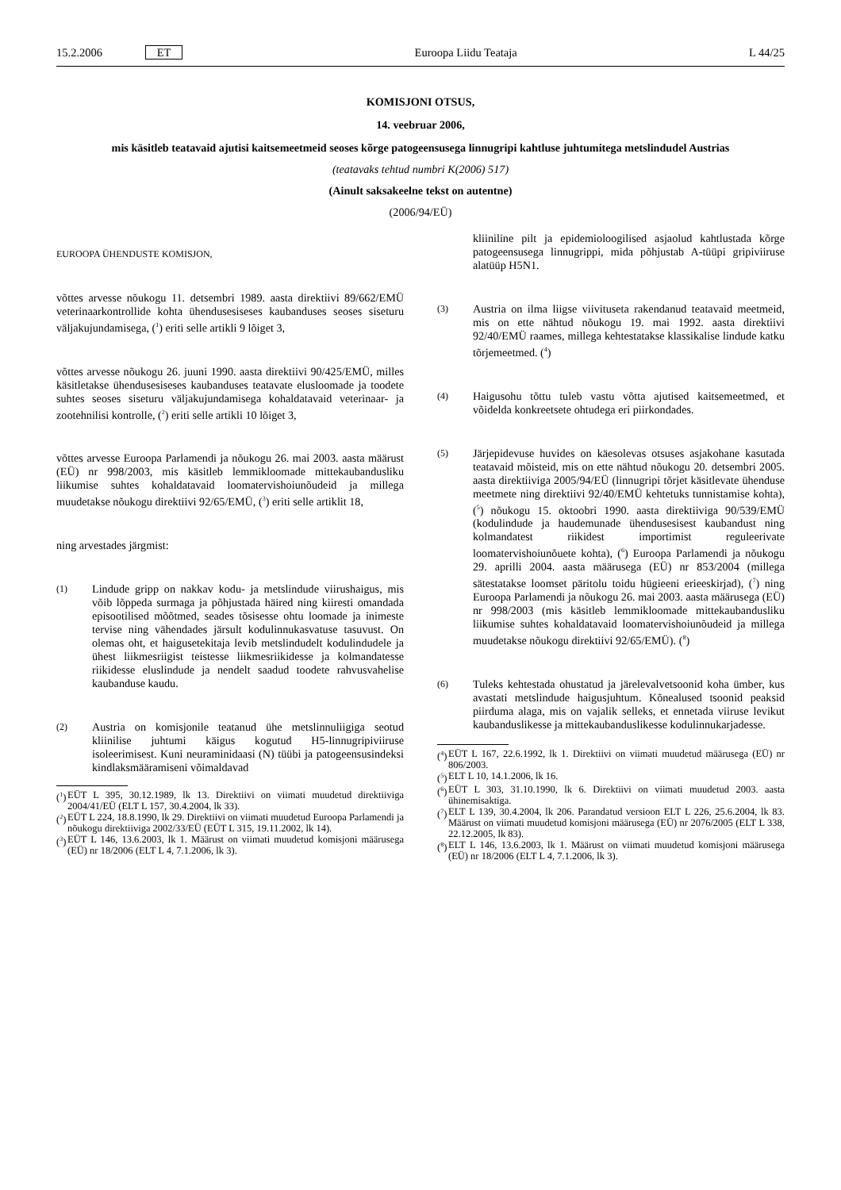15.2.2006 ET Euroopa Liidu Teataja L 44/25
KOMISJONI OTSUS,
14. veebruar 2006,
mis käsitleb teatavaid ajutisi kaitsemeetmeid seoses kõrge patogeensusega linnugripi kahtluse juhtumitega metslindudel Austrias
(teatavaks tehtud numbri K(2006) 517)
(Ainult saksakeelne tekst on autentne)
(2006/94/EÜ)
EUROOPA ÜHENDUSTE KOMISJON,
võttes arvesse nõukogu 11. detsembri 1989. aasta direktiivi 89/662/EMÜ veterinaarkontrollide kohta ühendusesiseses kaubanduses seoses siseturu väljakujundamisega, (<sup>1</sup>) eriti selle artikli 9 lõiget 3,
võttes arvesse nõukogu 26. juuni 1990. aasta direktiivi 90/425/EMÜ, milles käsitletakse ühendusesiseses kaubanduses teatavate elusloomade ja toodete suhtes seoses siseturu väljakujundamisega kohaldatavaid veterinaar- ja zootehnilisi kontrolle, (<sup>2</sup>) eriti selle artikli 10 lõiget 3,
võttes arvesse Euroopa Parlamendi ja nõukogu 26. mai 2003. aasta määrust (EÜ) nr 998/2003, mis käsitleb lemmikloomade mittekaubandusliku liikumise suhtes kohaldatavaid loomatervishoiunõudeid ja millega muudetakse nõukogu direktiivi 92/65/EMÜ, (<sup>3</sup>) eriti selle artiklit 18,
ning arvestades järgmist:
(1)
Lindude gripp on nakkav kodu- ja metslindude viirushaigus, mis võib lõppeda surmaga ja põhjustada häired ning kiiresti omandada episootilised mõõtmed, seades tõsisesse ohtu loomade ja inimeste tervise ning vähendades järsult kodulinnukasvatuse tasuvust. On olemas oht, et haigusetekitaja levib metslindudelt kodulindudele ja ühest liikmesriigist teistesse liikmesriikidesse ja kolmandatesse riikidesse eluslindude ja nendelt saadud toodete rahvusvahelise kaubanduse kaudu.
(2)
Austria on komisjonile teatanud ühe metslinnuliigiga seotud kliinilise juhtumi käigus kogutud H5-linnugripiviiruse isoleerimisest. Kuni neuraminidaasi (N) tüübi ja patogeensusindeksi kindlaksmääramiseni võimaldavad
(<sup>1</sup>) EÜT L 395, 30.12.1989, lk 13. Direktiivi on viimati muudetud direktiiviga 2004/41/EÜ (ELT L 157, 30.4.2004, lk 33).
(<sup>2</sup>) EÜT L 224, 18.8.1990, lk 29. Direktiivi on viimati muudetud Euroopa Parlamendi ja nõukogu direktiiviga 2002/33/EÜ (EÜT L 315, 19.11.2002, lk 14).
(<sup>3</sup>) EÜT L 146, 13.6.2003, lk 1. Määrust on viimati muudetud komisjoni määrusega (EÜ) nr 18/2006 (ELT L 4, 7.1.2006, lk 3).
kliiniline pilt ja epidemioloogilised asjaolud kahtlustada kõrge patogeensusega linnugrippi, mida põhjustab A-tüüpi gripiviiruse alatüüp H5N1.
(3)
Austria on ilma liigse viivituseta rakendanud teatavaid meetmeid, mis on ette nähtud nõukogu 19. mai 1992. aasta direktiivi 92/40/EMÜ raames, millega kehtestatakse klassikalise lindude katku tõrjemeetmed. (<sup>4</sup>)
(4)
Haigusohu tõttu tuleb vastu võtta ajutised kaitsemeetmed, et võidelda konkreetsete ohtudega eri piirkondades.
(5)
Järjepidevuse huvides on käesolevas otsuses asjakohane kasutada teatavaid mõisteid, mis on ette nähtud nõukogu 20. detsembri 2005. aasta direktiiviga 2005/94/EÜ (linnugripi tõrjet käsitlevate ühenduse meetmete ning direktiivi 92/40/EMÜ kehtetuks tunnistamise kohta), (<sup>5</sup>) nõukogu 15. oktoobri 1990. aasta direktiiviga 90/539/EMÜ (kodulindude ja haudemunade ühendusesisest kaubandust ning kolmandatest riikidest importimist reguleerivate loomatervishoiunõuete kohta), (<sup>6</sup>) Euroopa Parlamendi ja nõukogu 29. aprilli 2004. aasta määrusega (EÜ) nr 853/2004 (millega sätestatakse loomset päritolu toidu hügieeni erieeskirjad), (<sup>7</sup>) ning Euroopa Parlamendi ja nõukogu 26. mai 2003. aasta määrusega (EÜ) nr 998/2003 (mis käsitleb lemmikloomade mittekaubandusliku liikumise suhtes kohaldatavaid loomatervishoiunõudeid ja millega muudetakse nõukogu direktiivi 92/65/EMÜ). (<sup>8</sup>)
(6)
Tuleks kehtestada ohustatud ja järelevalvetsoonid koha ümber, kus avastati metslindude haigusjuhtum. Kõnealused tsoonid peaksid piirduma alaga, mis on vajalik selleks, et ennetada viiruse levikut kaubanduslikesse ja mittekaubanduslikesse kodulinnukarjadesse.
(<sup>4</sup>) EÜT L 167, 22.6.1992, lk 1. Direktiivi on viimati muudetud määrusega (EÜ) nr 806/2003.
(<sup>5</sup>) ELT L 10, 14.1.2006, lk 16.
(<sup>6</sup>) EÜT L 303, 31.10.1990, lk 6. Direktiivi on viimati muudetud 2003. aasta ühinemisaktiga.
(<sup>7</sup>) ELT L 139, 30.4.2004, lk 206. Parandatud versioon ELT L 226, 25.6.2004, lk 83. Määrust on viimati muudetud komisjoni määrusega (EÜ) nr 2076/2005 (ELT L 338, 22.12.2005, lk 83).
(<sup>8</sup>) ELT L 146, 13.6.2003, lk 1. Määrust on viimati muudetud komisjoni määrusega (EÜ) nr 18/2006 (ELT L 4, 7.1.2006, lk 3).